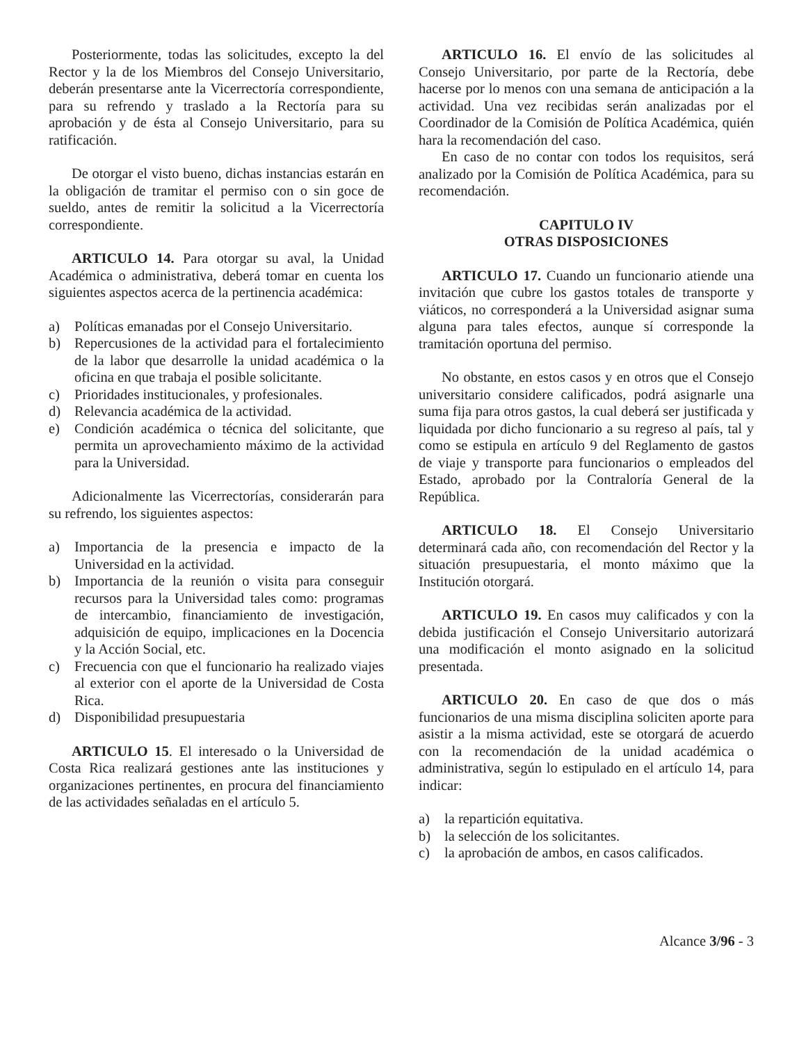Posteriormente, todas las solicitudes, excepto la del Rector y la de los Miembros del Consejo Universitario, deberán presentarse ante la Vicerrectoría correspondiente, para su refrendo y traslado a la Rectoría para su aprobación y de ésta al Consejo Universitario, para su ratificación.
De otorgar el visto bueno, dichas instancias estarán en la obligación de tramitar el permiso con o sin goce de sueldo, antes de remitir la solicitud a la Vicerrectoría correspondiente.
ARTICULO 14. Para otorgar su aval, la Unidad Académica o administrativa, deberá tomar en cuenta los siguientes aspectos acerca de la pertinencia académica:
a) Políticas emanadas por el Consejo Universitario.
b) Repercusiones de la actividad para el fortalecimiento de la labor que desarrolle la unidad académica o la oficina en que trabaja el posible solicitante.
c) Prioridades institucionales, y profesionales.
d) Relevancia académica de la actividad.
e) Condición académica o técnica del solicitante, que permita un aprovechamiento máximo de la actividad para la Universidad.
Adicionalmente las Vicerrectorías, considerarán para su refrendo, los siguientes aspectos:
a) Importancia de la presencia e impacto de la Universidad en la actividad.
b) Importancia de la reunión o visita para conseguir recursos para la Universidad tales como: programas de intercambio, financiamiento de investigación, adquisición de equipo, implicaciones en la Docencia y la Acción Social, etc.
c) Frecuencia con que el funcionario ha realizado viajes al exterior con el aporte de la Universidad de Costa Rica.
d) Disponibilidad presupuestaria
ARTICULO 15. El interesado o la Universidad de Costa Rica realizará gestiones ante las instituciones y organizaciones pertinentes, en procura del financiamiento de las actividades señaladas en el artículo 5.
ARTICULO 16. El envío de las solicitudes al Consejo Universitario, por parte de la Rectoría, debe hacerse por lo menos con una semana de anticipación a la actividad. Una vez recibidas serán analizadas por el Coordinador de la Comisión de Política Académica, quién hara la recomendación del caso.
En caso de no contar con todos los requisitos, será analizado por la Comisión de Política Académica, para su recomendación.
CAPITULO IV
OTRAS DISPOSICIONES
ARTICULO 17. Cuando un funcionario atiende una invitación que cubre los gastos totales de transporte y viáticos, no corresponderá a la Universidad asignar suma alguna para tales efectos, aunque sí corresponde la tramitación oportuna del permiso.
No obstante, en estos casos y en otros que el Consejo universitario considere calificados, podrá asignarle una suma fija para otros gastos, la cual deberá ser justificada y liquidada por dicho funcionario a su regreso al país, tal y como se estipula en artículo 9 del Reglamento de gastos de viaje y transporte para funcionarios o empleados del Estado, aprobado por la Contraloría General de la República.
ARTICULO 18. El Consejo Universitario determinará cada año, con recomendación del Rector y la situación presupuestaria, el monto máximo que la Institución otorgará.
ARTICULO 19. En casos muy calificados y con la debida justificación el Consejo Universitario autorizará una modificación el monto asignado en la solicitud presentada.
ARTICULO 20. En caso de que dos o más funcionarios de una misma disciplina soliciten aporte para asistir a la misma actividad, este se otorgará de acuerdo con la recomendación de la unidad académica o administrativa, según lo estipulado en el artículo 14, para indicar:
a) la repartición equitativa.
b) la selección de los solicitantes.
c) la aprobación de ambos, en casos calificados.
Alcance 3/96 - 3